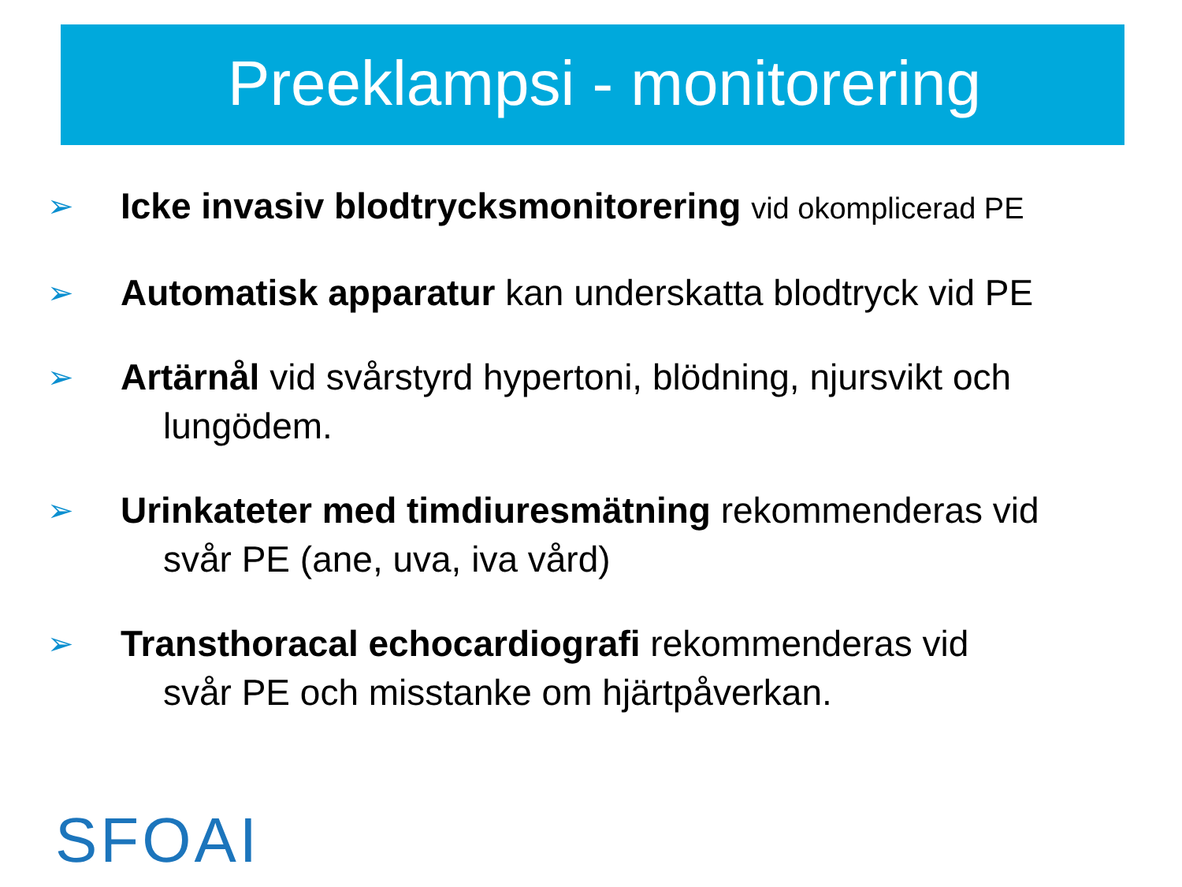Preeklampsi - monitorering
➢ Icke invasiv blodtrycksmonitorering vid okomplicerad PE
➢ Automatisk apparatur kan underskatta blodtryck vid PE
➢ Artärnål vid svårstyrd hypertoni, blödning, njursvikt och
lungödem.
➢ Urinkateter med timdiuresmätning rekommenderas vid
svår PE (ane, uva, iva vård)
➢ Transthoracal echocardiografi rekommenderas vid
svår PE och misstanke om hjärtpåverkan.
SFOAI